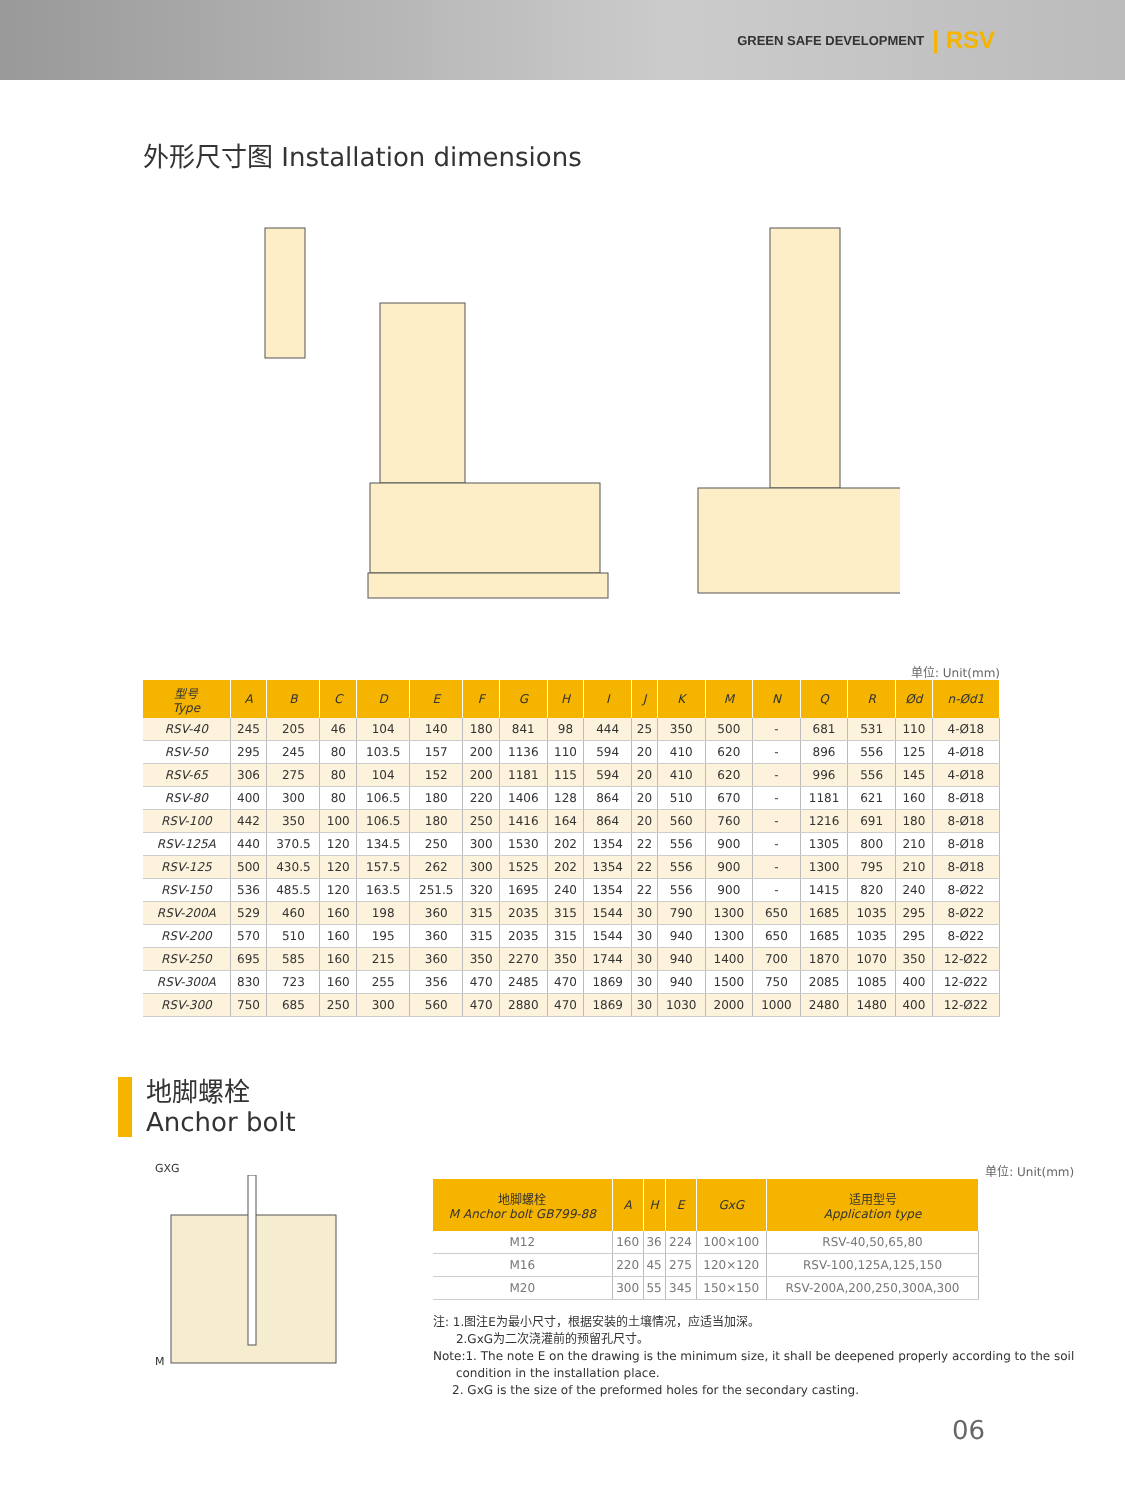GREEN SAFE DEVELOPMENT | RSV
外形尺寸图 Installation dimensions
单位: Unit(mm)
| 型号 Type | A | B | C | D | E | F | G | H | I | J | K | M | N | Q | R | Ød | n-Ød1 |
| --- | --- | --- | --- | --- | --- | --- | --- | --- | --- | --- | --- | --- | --- | --- | --- | --- | --- |
| RSV-40 | 245 | 205 | 46 | 104 | 140 | 180 | 841 | 98 | 444 | 25 | 350 | 500 | - | 681 | 531 | 110 | 4-Ø18 |
| RSV-50 | 295 | 245 | 80 | 103.5 | 157 | 200 | 1136 | 110 | 594 | 20 | 410 | 620 | - | 896 | 556 | 125 | 4-Ø18 |
| RSV-65 | 306 | 275 | 80 | 104 | 152 | 200 | 1181 | 115 | 594 | 20 | 410 | 620 | - | 996 | 556 | 145 | 4-Ø18 |
| RSV-80 | 400 | 300 | 80 | 106.5 | 180 | 220 | 1406 | 128 | 864 | 20 | 510 | 670 | - | 1181 | 621 | 160 | 8-Ø18 |
| RSV-100 | 442 | 350 | 100 | 106.5 | 180 | 250 | 1416 | 164 | 864 | 20 | 560 | 760 | - | 1216 | 691 | 180 | 8-Ø18 |
| RSV-125A | 440 | 370.5 | 120 | 134.5 | 250 | 300 | 1530 | 202 | 1354 | 22 | 556 | 900 | - | 1305 | 800 | 210 | 8-Ø18 |
| RSV-125 | 500 | 430.5 | 120 | 157.5 | 262 | 300 | 1525 | 202 | 1354 | 22 | 556 | 900 | - | 1300 | 795 | 210 | 8-Ø18 |
| RSV-150 | 536 | 485.5 | 120 | 163.5 | 251.5 | 320 | 1695 | 240 | 1354 | 22 | 556 | 900 | - | 1415 | 820 | 240 | 8-Ø22 |
| RSV-200A | 529 | 460 | 160 | 198 | 360 | 315 | 2035 | 315 | 1544 | 30 | 790 | 1300 | 650 | 1685 | 1035 | 295 | 8-Ø22 |
| RSV-200 | 570 | 510 | 160 | 195 | 360 | 315 | 2035 | 315 | 1544 | 30 | 940 | 1300 | 650 | 1685 | 1035 | 295 | 8-Ø22 |
| RSV-250 | 695 | 585 | 160 | 215 | 360 | 350 | 2270 | 350 | 1744 | 30 | 940 | 1400 | 700 | 1870 | 1070 | 350 | 12-Ø22 |
| RSV-300A | 830 | 723 | 160 | 255 | 356 | 470 | 2485 | 470 | 1869 | 30 | 940 | 1500 | 750 | 2085 | 1085 | 400 | 12-Ø22 |
| RSV-300 | 750 | 685 | 250 | 300 | 560 | 470 | 2880 | 470 | 1869 | 30 | 1030 | 2000 | 1000 | 2480 | 1480 | 400 | 12-Ø22 |
地脚螺栓
Anchor bolt
GXG
M
单位: Unit(mm)
| 地脚螺栓 M Anchor bolt GB799-88 | A | H | E | GxG | 适用型号 Application type |
| --- | --- | --- | --- | --- | --- |
| M12 | 160 | 36 | 224 | 100×100 | RSV-40,50,65,80 |
| M16 | 220 | 45 | 275 | 120×120 | RSV-100,125A,125,150 |
| M20 | 300 | 55 | 345 | 150×150 | RSV-200A,200,250,300A,300 |
注: 1.图注E为最小尺寸，根据安装的土壤情况，应适当加深。
2.GxG为二次浇灌前的预留孔尺寸。
Note:1. The note E on the drawing is the minimum size, it shall be deepened properly according to the soil
condition in the installation place.
2. GxG is the size of the preformed holes for the secondary casting.
06